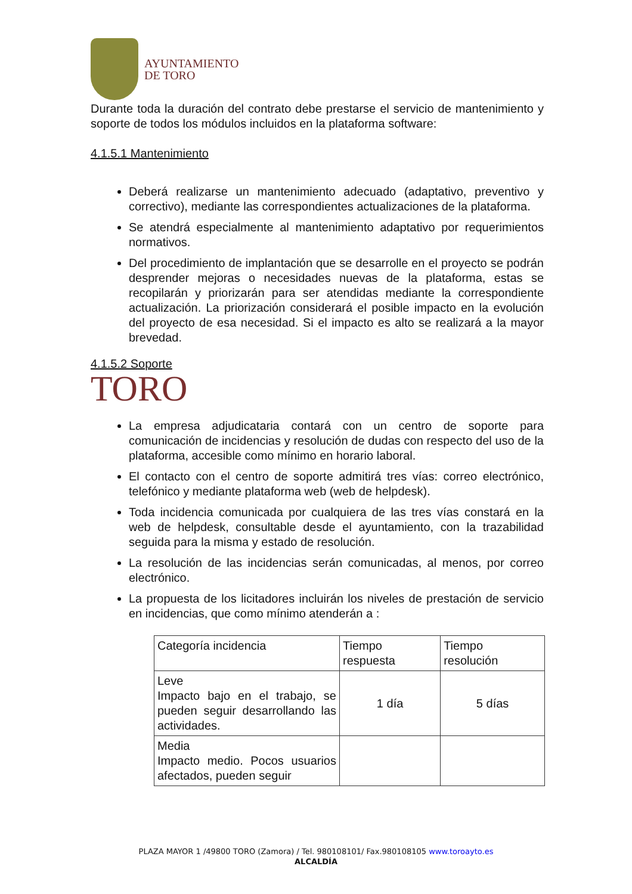AYUNTAMIENTO
DE TORO
Durante toda la duración del contrato debe prestarse el servicio de mantenimiento y soporte de todos los módulos incluidos en la plataforma software:
4.1.5.1 Mantenimiento
Deberá realizarse un mantenimiento adecuado (adaptativo, preventivo y correctivo), mediante las correspondientes actualizaciones de la plataforma.
Se atendrá especialmente al mantenimiento adaptativo por requerimientos normativos.
Del procedimiento de implantación que se desarrolle en el proyecto se podrán desprender mejoras o necesidades nuevas de la plataforma, estas se recopilarán y priorizarán para ser atendidas mediante la correspondiente actualización. La priorización considerará el posible impacto en la evolución del proyecto de esa necesidad. Si el impacto es alto se realizará a la mayor brevedad.
4.1.5.2 Soporte
TORO
La empresa adjudicataria contará con un centro de soporte para comunicación de incidencias y resolución de dudas con respecto del uso de la plataforma, accesible como mínimo en horario laboral.
El contacto con el centro de soporte admitirá tres vías: correo electrónico, telefónico y mediante plataforma web (web de helpdesk).
Toda incidencia comunicada por cualquiera de las tres vías constará en la web de helpdesk, consultable desde el ayuntamiento, con la trazabilidad seguida para la misma y estado de resolución.
La resolución de las incidencias serán comunicadas, al menos, por correo electrónico.
La propuesta de los licitadores incluirán los niveles de prestación de servicio en incidencias, que como mínimo atenderán a :
| Categoría incidencia | Tiempo respuesta | Tiempo resolución |
| Leve Impacto bajo en el trabajo, se pueden seguir desarrollando las actividades. | 1 día | 5 días |
| Media Impacto medio. Pocos usuarios afectados, pueden seguir | | |
PLAZA MAYOR 1 /49800 TORO (Zamora) / Tel. 980108101/ Fax.980108105 www.toroayto.es
ALCALDÍA